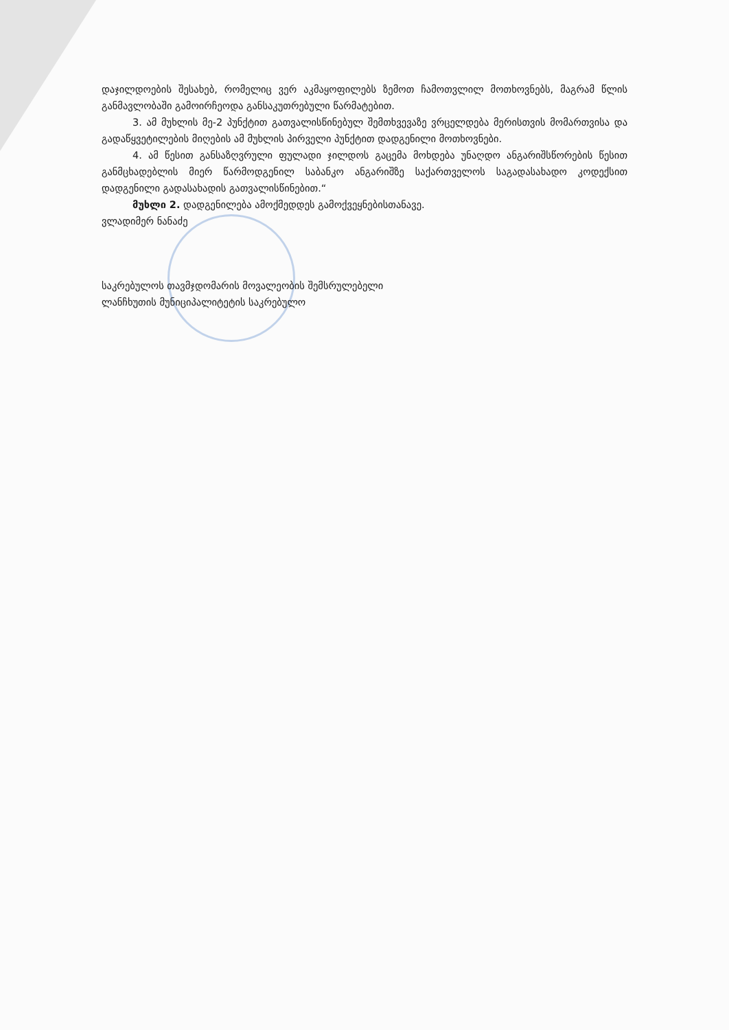დაჯილდოების შესახებ, რომელიც ვერ აკმაყოფილებს ზემოთ ჩამოთვლილ მოთხოვნებს, მაგრამ წლის განმავლობაში გამოირჩეოდა განსაკუთრებული წარმატებით.
3. ამ მუხლის მე-2 პუნქტით გათვალისწინებულ შემთხვევაზე ვრცელდება მერისთვის მომართვისა და გადაწყვეტილების მიღების ამ მუხლის პირველი პუნქტით დადგენილი მოთხოვნები.
4. ამ წესით განსაზღვრული ფულადი ჯილდოს გაცემა მოხდება უნაღდო ანგარიშსწორების წესით განმცხადებლის მიერ წარმოდგენილ საბანკო ანგარიშზე საქართველოს საგადასახადო კოდექსით დადგენილი გადასახადის გათვალისწინებით.“
მუხლი 2. დადგენილება ამოქმედდეს გამოქვეყნებისთანავე.
ვლადიმერ ნანაძე
საკრებულოს თავმჯდომარის მოვალეობის შემსრულებელი
ლანჩხუთის მუნიციპალიტეტის საკრებულო